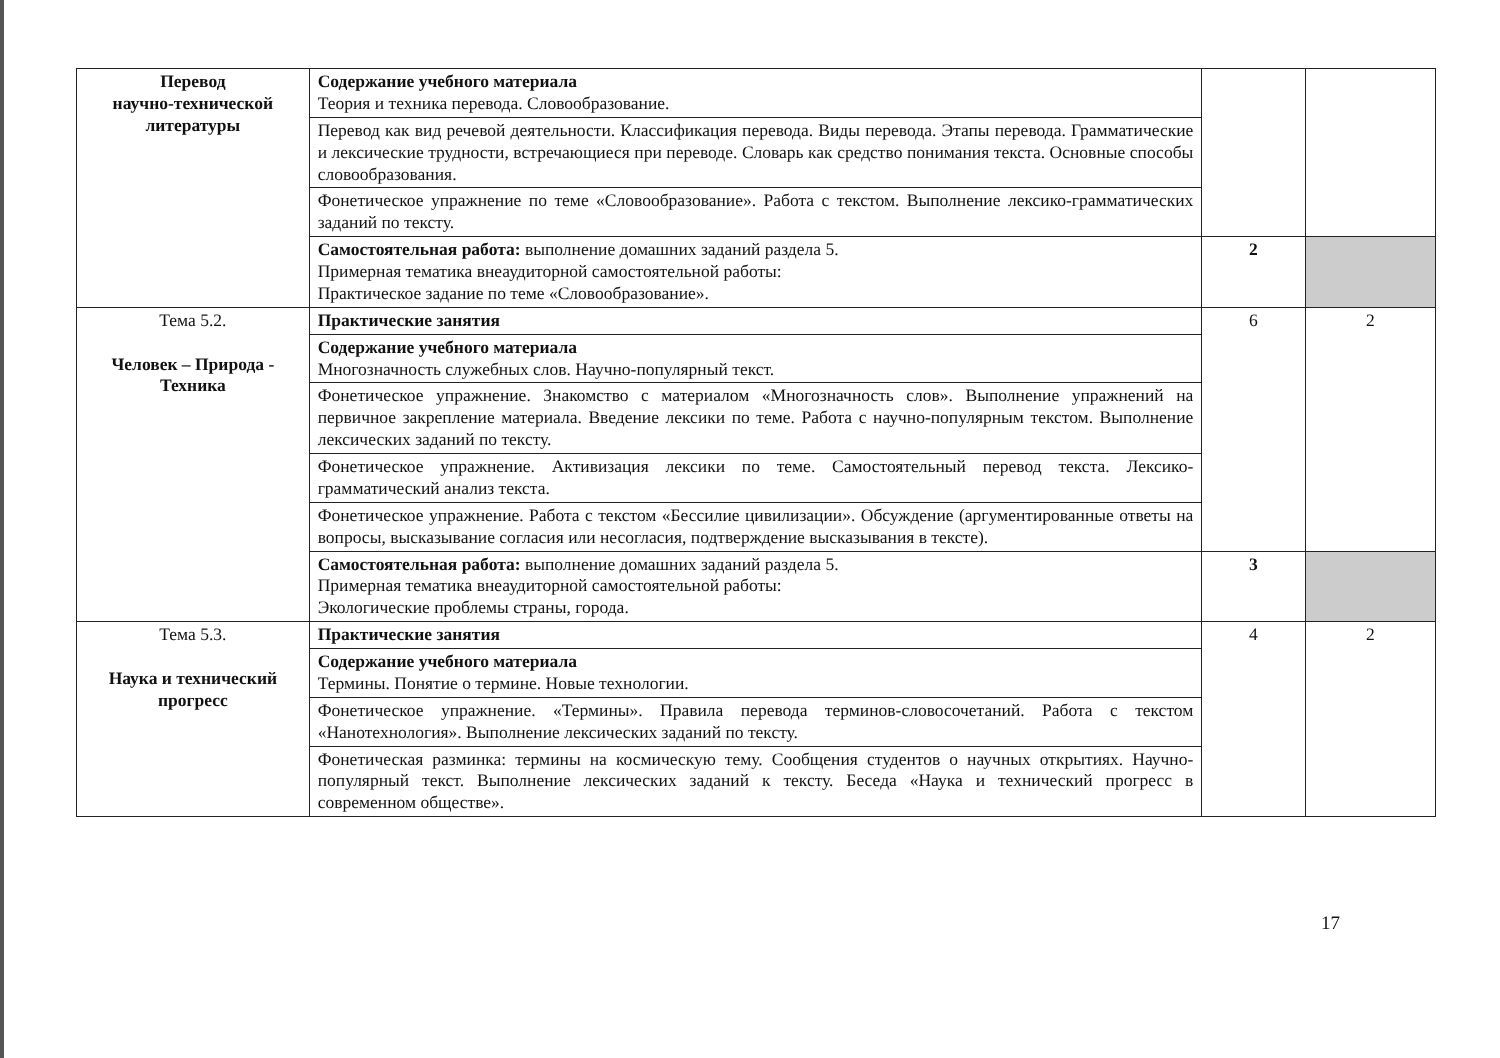| Перевод научно-технической литературы | Содержание учебного материала Теория и техника перевода. Словообразование. | | |
| | Перевод как вид речевой деятельности. Классификация перевода. Виды перевода. Этапы перевода. Грамматические и лексические трудности, встречающиеся при переводе. Словарь как средство понимания текста. Основные способы словообразования. | | |
| | Фонетическое упражнение по теме «Словообразование». Работа с текстом. Выполнение лексико-грамматических заданий по тексту. | | |
| | Самостоятельная работа: выполнение домашних заданий раздела 5. Примерная тематика внеаудиторной самостоятельной работы: Практическое задание по теме «Словообразование». | 2 | |
| Тема 5.2. Человек – Природа - Техника | Практические занятия | 6 | 2 |
| | Содержание учебного материала Многозначность служебных слов. Научно-популярный текст. | | |
| | Фонетическое упражнение. Знакомство с материалом «Многозначность слов». Выполнение упражнений на первичное закрепление материала. Введение лексики по теме. Работа с научно-популярным текстом. Выполнение лексических заданий по тексту. | | |
| | Фонетическое упражнение. Активизация лексики по теме. Самостоятельный перевод текста. Лексико-грамматический анализ текста. | | |
| | Фонетическое упражнение. Работа с текстом «Бессилие цивилизации». Обсуждение (аргументированные ответы на вопросы, высказывание согласия или несогласия, подтверждение высказывания в тексте). | | |
| | Самостоятельная работа: выполнение домашних заданий раздела 5. Примерная тематика внеаудиторной самостоятельной работы: Экологические проблемы страны, города. | 3 | |
| Тема 5.3. Наука и технический прогресс | Практические занятия | 4 | 2 |
| | Содержание учебного материала Термины. Понятие о термине. Новые технологии. | | |
| | Фонетическое упражнение. «Термины». Правила перевода терминов-словосочетаний. Работа с текстом «Нанотехнология». Выполнение лексических заданий по тексту. | | |
| | Фонетическая разминка: термины на космическую тему. Сообщения студентов о научных открытиях. Научно-популярный текст. Выполнение лексических заданий к тексту. Беседа «Наука и технический прогресс в современном обществе». | | |
17